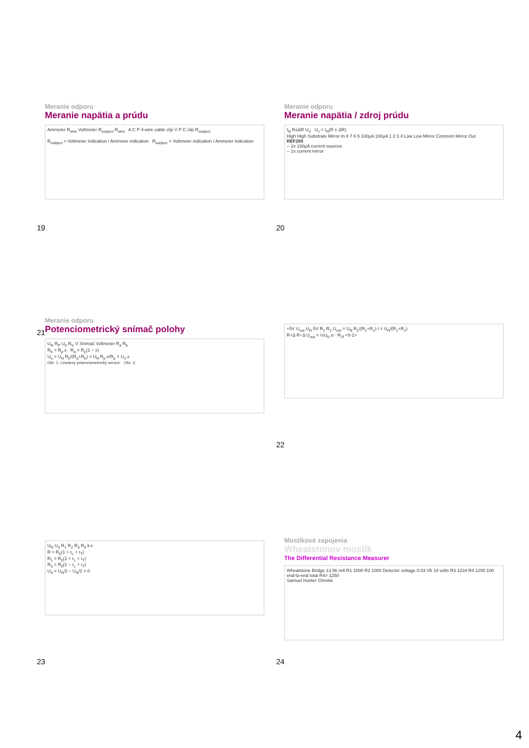Meranie odporu
Meranie napätia a prúdu
Ammeter R<sub>wire</sub> Voltmeter R<sub>subject</sub> R<sub>wire</sub> A C P 4-wire cable clip V P C clip R<sub>subject</sub>
R<sub>subject</sub> = Voltmeter indication / Ammeter indication R<sub>subject</sub> = Voltmeter indication / Ammeter indication
19
Meranie odporu
Meranie napätia / zdroj prúdu
I<sub>N</sub> R±ΔR U<sub>V</sub> U<sub>v</sub> = I<sub>N</sub>(R ± ΔR)
High High Substrate Mirror In 8 7 6 5 100μA 100μA 1 2 3 4 Low Low Mirror Common Mirror Out
REF200
-- 2x 100μA current sources
-- 1x current mirror
20
Meranie odporu
Potenciometrický snímač polohy
U<sub>N</sub> R<sub>P</sub> U<sub>0</sub> R<sub>V</sub> V Snímač Voltmeter R<sub>a</sub> R<sub>b</sub>
R<sub>b</sub> = R<sub>p</sub>.x R<sub>a</sub> = R<sub>p</sub>(1 − x)
U<sub>o</sub> = U<sub>N</sub> R<sub>b</sub>/(R<sub>a</sub>+R<sub>b</sub>) = U<sub>N</sub> R<sub>p</sub>.x/R<sub>p</sub> = U<sub>n</sub>.x
Obr. 1. Lineárny potenciometrický senzor. Obr. 2.
21
+5V U<sub>out</sub> U<sub>N</sub> 5V R<sub>1</sub> R<sub>2</sub> U<sub>out</sub> = U<sub>N</sub> R<sub>2</sub>/(R<sub>1</sub>+R<sub>2</sub>) I = U<sub>N</sub>/(R<sub>1</sub>+R<sub>2</sub>)
R+Δ R−Δ U<sub>out</sub> = ½U<sub>N</sub> α · R<sub>2f</sub> <0-1>
22
U<sub>N</sub> U<sub>d</sub> R<sub>1</sub> R<sub>2</sub> R<sub>3</sub> R<sub>4</sub> k.ε
R = R<sub>0</sub>(1 + r<sub>L</sub> + r<sub>T</sub>)
R<sub>1</sub> = R<sub>0</sub>(1 + r<sub>L</sub> + r<sub>T</sub>)
R<sub>3</sub> = R<sub>0</sub>(1 − r<sub>L</sub> + r<sub>T</sub>)
U<sub>d</sub> = U<sub>N</sub>/2 − U<sub>N</sub>/2 = 0
23
Mostíkové zapojenia
Wheatstonov mostík
The Differential Resistance Measurer
Wheatstone Bridge 13.56 mA R1 1000 R2 1000 Detector voltage 0.03 Vb 10 volts R3 1234 R4 1200 100 end-to-end total R4= 1250
Samuel Hunter Christie
24
4